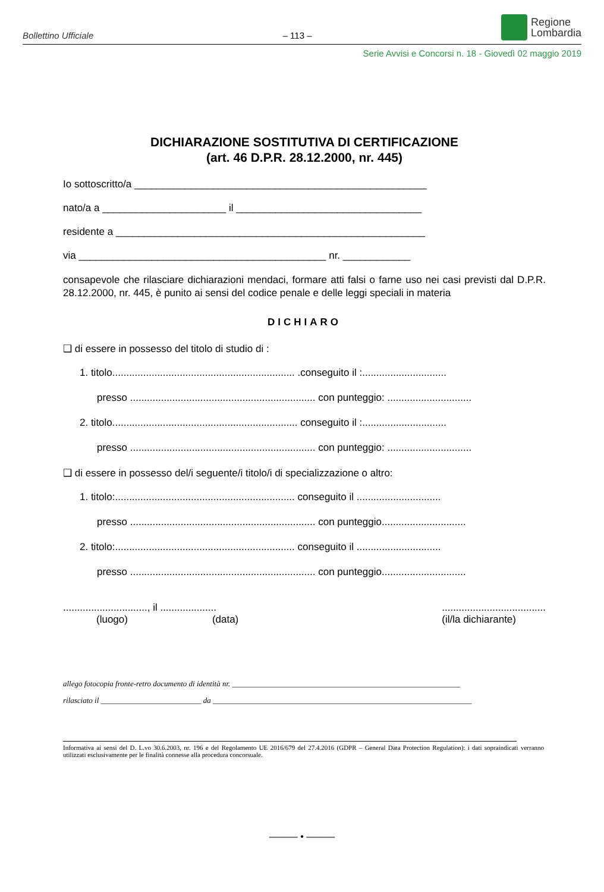Bollettino Ufficiale – 113 –
Regione
Lombardia
Serie Avvisi e Concorsi n. 18 - Giovedì 02 maggio 2019
DICHIARAZIONE SOSTITUTIVA DI CERTIFICAZIONE
(art. 46 D.P.R. 28.12.2000, nr. 445)
Io sottoscritto/a ____________________________________________________
nato/a a ______________________ il _________________________________
residente a _______________________________________________________
via ____________________________________________ nr. ____________
consapevole che rilasciare dichiarazioni mendaci, formare atti falsi o farne uso nei casi previsti dal D.P.R. 28.12.2000, nr. 445, è punito ai sensi del codice penale e delle leggi speciali in materia
DICHIARO
❑ di essere in possesso del titolo di studio di :
1. titolo................................................................. .conseguito il :..............................
presso .................................................................. con punteggio: ..............................
2. titolo.................................................................. conseguito il :..............................
presso .................................................................. con punteggio: ..............................
❑ di essere in possesso del/i seguente/i titolo/i di specializzazione o altro:
1. titolo:................................................................ conseguito il ..............................
presso .................................................................. con punteggio..............................
2. titolo:................................................................ conseguito il ..............................
presso .................................................................. con punteggio..............................
.............................., il .........................................................
(luogo) (data) (il/la dichiarante)
allego fotocopia fronte-retro documento di identità nr. ___________________________________________________________
rilasciato il __________________________ da ___________________________________________________________________
Informativa ai sensi del D. L.vo 30.6.2003, nr. 196 e del Regolamento UE 2016/679 del 27.4.2016 (GDPR – General Data Protection Regulation): i dati sopraindicati verranno utilizzati esclusivamente per le finalità connesse alla procedura concorsuale.
——— • ———